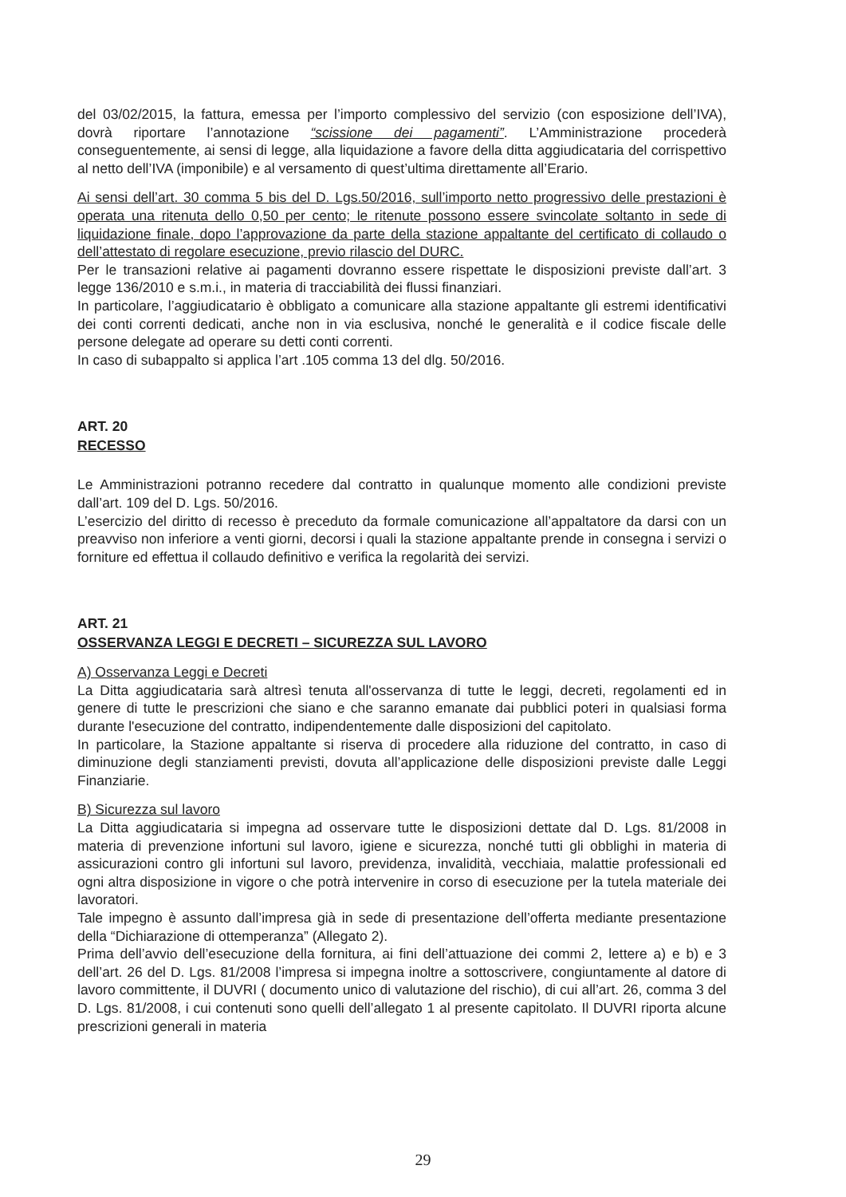del 03/02/2015, la fattura, emessa per l’importo complessivo del servizio (con esposizione dell’IVA), dovrà riportare l’annotazione “scissione dei pagamenti”. L’Amministrazione procederà conseguentemente, ai sensi di legge, alla liquidazione a favore della ditta aggiudicataria del corrispettivo al netto dell’IVA (imponibile) e al versamento di quest’ultima direttamente all’Erario.
Ai sensi dell’art. 30 comma 5 bis del D. Lgs.50/2016, sull’importo netto progressivo delle prestazioni è operata una ritenuta dello 0,50 per cento; le ritenute possono essere svincolate soltanto in sede di liquidazione finale, dopo l’approvazione da parte della stazione appaltante del certificato di collaudo o dell’attestato di regolare esecuzione, previo rilascio del DURC.
Per le transazioni relative ai pagamenti dovranno essere rispettate le disposizioni previste dall’art. 3 legge 136/2010 e s.m.i., in materia di tracciabilità dei flussi finanziari.
In particolare, l’aggiudicatario è obbligato a comunicare alla stazione appaltante gli estremi identificativi dei conti correnti dedicati, anche non in via esclusiva, nonché le generalità e il codice fiscale delle persone delegate ad operare su detti conti correnti.
In caso di subappalto si applica l’art .105 comma 13 del dlg. 50/2016.
ART. 20
RECESSO
Le Amministrazioni potranno recedere dal contratto in qualunque momento alle condizioni previste dall’art. 109 del D. Lgs. 50/2016.
L’esercizio del diritto di recesso è preceduto da formale comunicazione all’appaltatore da darsi con un preavviso non inferiore a venti giorni, decorsi i quali la stazione appaltante prende in consegna i servizi o forniture ed effettua il collaudo definitivo e verifica la regolarità dei servizi.
ART. 21
OSSERVANZA LEGGI E DECRETI – SICUREZZA SUL LAVORO
A) Osservanza Leggi e Decreti
La Ditta aggiudicataria sarà altresì tenuta all'osservanza di tutte le leggi, decreti, regolamenti ed in genere di tutte le prescrizioni che siano e che saranno emanate dai pubblici poteri in qualsiasi forma durante l'esecuzione del contratto, indipendentemente dalle disposizioni del capitolato.
In particolare, la Stazione appaltante si riserva di procedere alla riduzione del contratto, in caso di diminuzione degli stanziamenti previsti, dovuta all’applicazione delle disposizioni previste dalle Leggi Finanziarie.
B) Sicurezza sul lavoro
La Ditta aggiudicataria si impegna ad osservare tutte le disposizioni dettate dal D. Lgs. 81/2008 in materia di prevenzione infortuni sul lavoro, igiene e sicurezza, nonché tutti gli obblighi in materia di assicurazioni contro gli infortuni sul lavoro, previdenza, invalidità, vecchiaia, malattie professionali ed ogni altra disposizione in vigore o che potrà intervenire in corso di esecuzione per la tutela materiale dei lavoratori.
Tale impegno è assunto dall’impresa già in sede di presentazione dell’offerta mediante presentazione della “Dichiarazione di ottemperanza” (Allegato 2).
Prima dell’avvio dell’esecuzione della fornitura, ai fini dell’attuazione dei commi 2, lettere a) e b) e 3 dell’art. 26 del D. Lgs. 81/2008 l’impresa si impegna inoltre a sottoscrivere, congiuntamente al datore di lavoro committente, il DUVRI ( documento unico di valutazione del rischio), di cui all’art. 26, comma 3 del D. Lgs. 81/2008, i cui contenuti sono quelli dell’allegato 1 al presente capitolato. Il DUVRI riporta alcune prescrizioni generali in materia
29